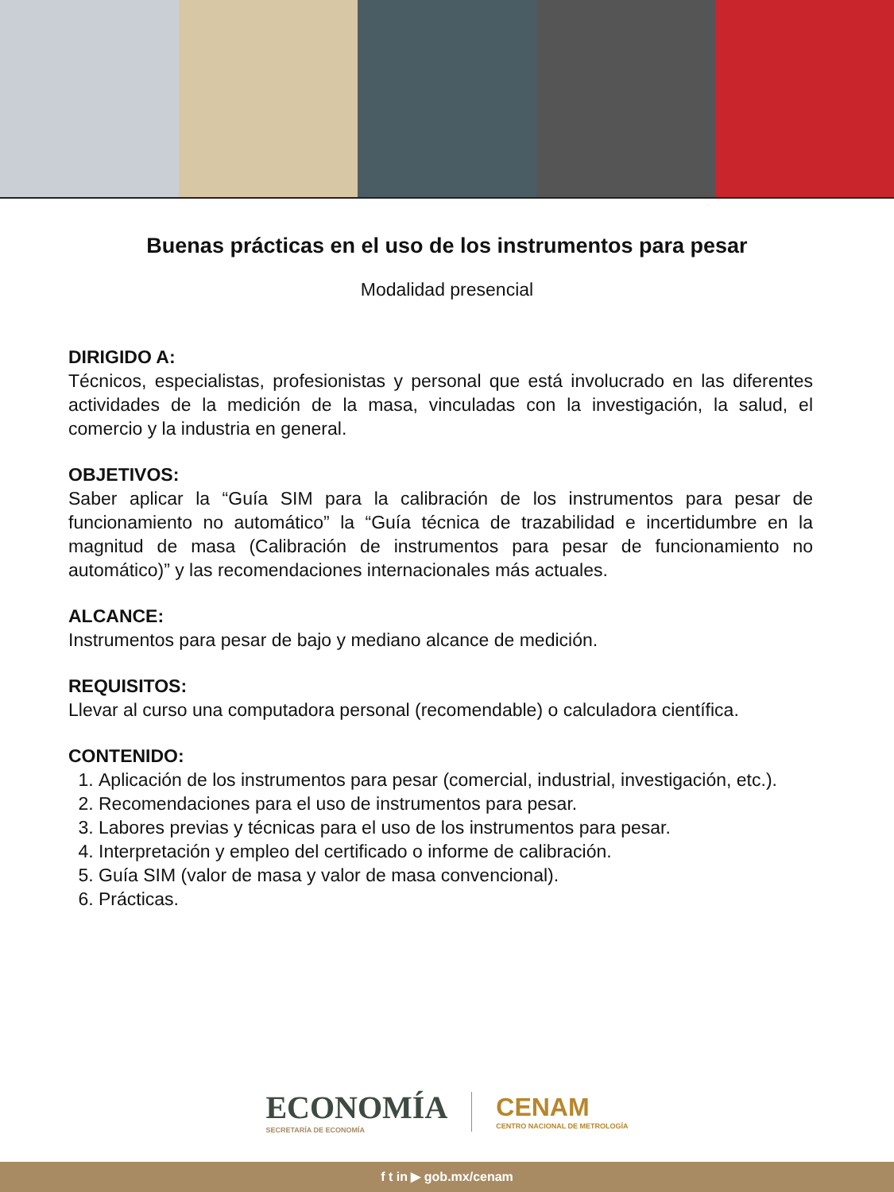Buenas prácticas en el uso de los instrumentos para pesar
Modalidad presencial
DIRIGIDO A:
Técnicos, especialistas, profesionistas y personal que está involucrado en las diferentes actividades de la medición de la masa, vinculadas con la investigación, la salud, el comercio y la industria en general.
OBJETIVOS:
Saber aplicar la “Guía SIM para la calibración de los instrumentos para pesar de funcionamiento no automático” la “Guía técnica de trazabilidad e incertidumbre en la magnitud de masa (Calibración de instrumentos para pesar de funcionamiento no automático)” y las recomendaciones internacionales más actuales.
ALCANCE:
Instrumentos para pesar de bajo y mediano alcance de medición.
REQUISITOS:
Llevar al curso una computadora personal (recomendable) o calculadora científica.
CONTENIDO:
1. Aplicación de los instrumentos para pesar (comercial, industrial, investigación, etc.).
2. Recomendaciones para el uso de instrumentos para pesar.
3. Labores previas y técnicas para el uso de los instrumentos para pesar.
4. Interpretación y empleo del certificado o informe de calibración.
5. Guía SIM (valor de masa y valor de masa convencional).
6. Prácticas.
ECONOMÍA
SECRETARÍA DE ECONOMÍA
CENAM
CENTRO NACIONAL DE METROLOGÍA
f t in ▶ gob.mx/cenam